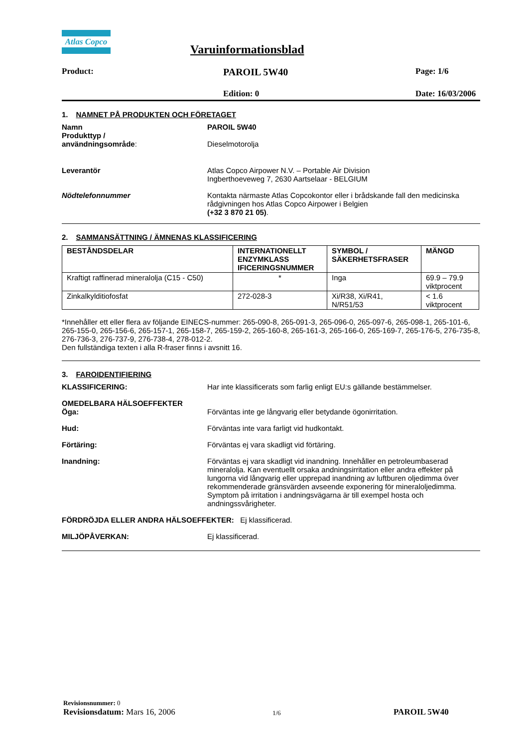Atlas Copco
Varuinformationsblad
Product:
PAROIL 5W40
Page: 1/6
Edition: 0 Date: 16/03/2006
1. NAMNET PÅ PRODUKTEN OCH FÖRETAGET
Namn PAROIL 5W40
Produkttyp /
användningsområde:
Dieselmotorolja
Leverantör Atlas Copco Airpower N.V. – Portable Air Division
Ingberthoeveweg 7, 2630 Aartselaar - BELGIUM
Nödtelefonnummer Kontakta närmaste Atlas Copcokontor eller i brådskande fall den medicinska rådgivningen hos Atlas Copco Airpower i Belgien
(+32 3 870 21 05).
2. SAMMANSÄTTNING / ÄMNENAS KLASSIFICERING
| BESTÅNDSDELAR | INTERNATIONELLT ENZYMKLASS IFICERINGSNUMMER | SYMBOL / SÄKERHETSFRASER | MÄNGD |
| Kraftigt raffinerad mineralolja (C15 - C50) | * | Inga | 69.9 – 79.9 viktprocent |
| Zinkalkylditiofosfat | 272-028-3 | Xi/R38, Xi/R41, N/R51/53 | < 1.6 viktprocent |
*Innehåller ett eller flera av följande EINECS-nummer: 265-090-8, 265-091-3, 265-096-0, 265-097-6, 265-098-1, 265-101-6, 265-155-0, 265-156-6, 265-157-1, 265-158-7, 265-159-2, 265-160-8, 265-161-3, 265-166-0, 265-169-7, 265-176-5, 276-735-8, 276-736-3, 276-737-9, 276-738-4, 278-012-2.
Den fullständiga texten i alla R-fraser finns i avsnitt 16.
3. FAROIDENTIFIERING
KLASSIFICERING: Har inte klassificerats som farlig enligt EU:s gällande bestämmelser.
OMEDELBARA HÄLSOEFFEKTER
Öga: Förväntas inte ge långvarig eller betydande ögonirritation.
Hud: Förväntas inte vara farligt vid hudkontakt.
Förtäring: Förväntas ej vara skadligt vid förtäring.
Inandning: Förväntas ej vara skadligt vid inandning. Innehåller en petroleumbaserad mineralolja. Kan eventuellt orsaka andningsirritation eller andra effekter på lungorna vid långvarig eller upprepad inandning av luftburen oljedimma över rekommenderade gränsvärden avseende exponering för mineraloljedimma. Symptom på irritation i andningsvägarna är till exempel hosta och andningssvårigheter.
FÖRDRÖJDA ELLER ANDRA HÄLSOEFFEKTER: Ej klassificerad.
MILJÖPÅVERKAN: Ej klassificerad.
Revisionsnummer: 0
Revisionsdatum: Mars 16, 2006
1/6
PAROIL 5W40